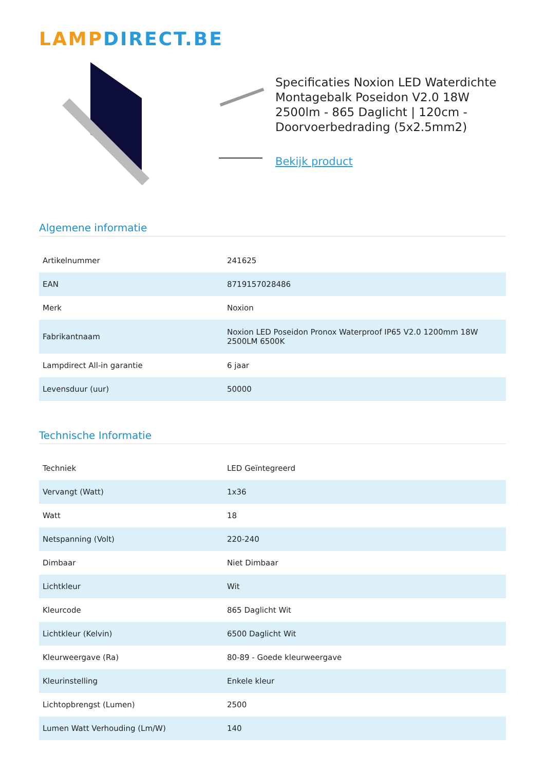LAMP DIRECT.BE
Specificaties Noxion LED Waterdichte Montagebalk Poseidon V2.0 18W 2500lm - 865 Daglicht | 120cm - Doorvoerbedrading (5x2.5mm2)
Bekijk product
Algemene informatie
| Artikelnummer | 241625 |
| EAN | 8719157028486 |
| Merk | Noxion |
| Fabrikantnaam | Noxion LED Poseidon Pronox Waterproof IP65 V2.0 1200mm 18W 2500LM 6500K |
| Lampdirect All-in garantie | 6 jaar |
| Levensduur (uur) | 50000 |
Technische Informatie
| Techniek | LED Geïntegreerd |
| Vervangt (Watt) | 1x36 |
| Watt | 18 |
| Netspanning (Volt) | 220-240 |
| Dimbaar | Niet Dimbaar |
| Lichtkleur | Wit |
| Kleurcode | 865 Daglicht Wit |
| Lichtkleur (Kelvin) | 6500 Daglicht Wit |
| Kleurweergave (Ra) | 80-89 - Goede kleurweergave |
| Kleurinstelling | Enkele kleur |
| Lichtopbrengst (Lumen) | 2500 |
| Lumen Watt Verhouding (Lm/W) | 140 |